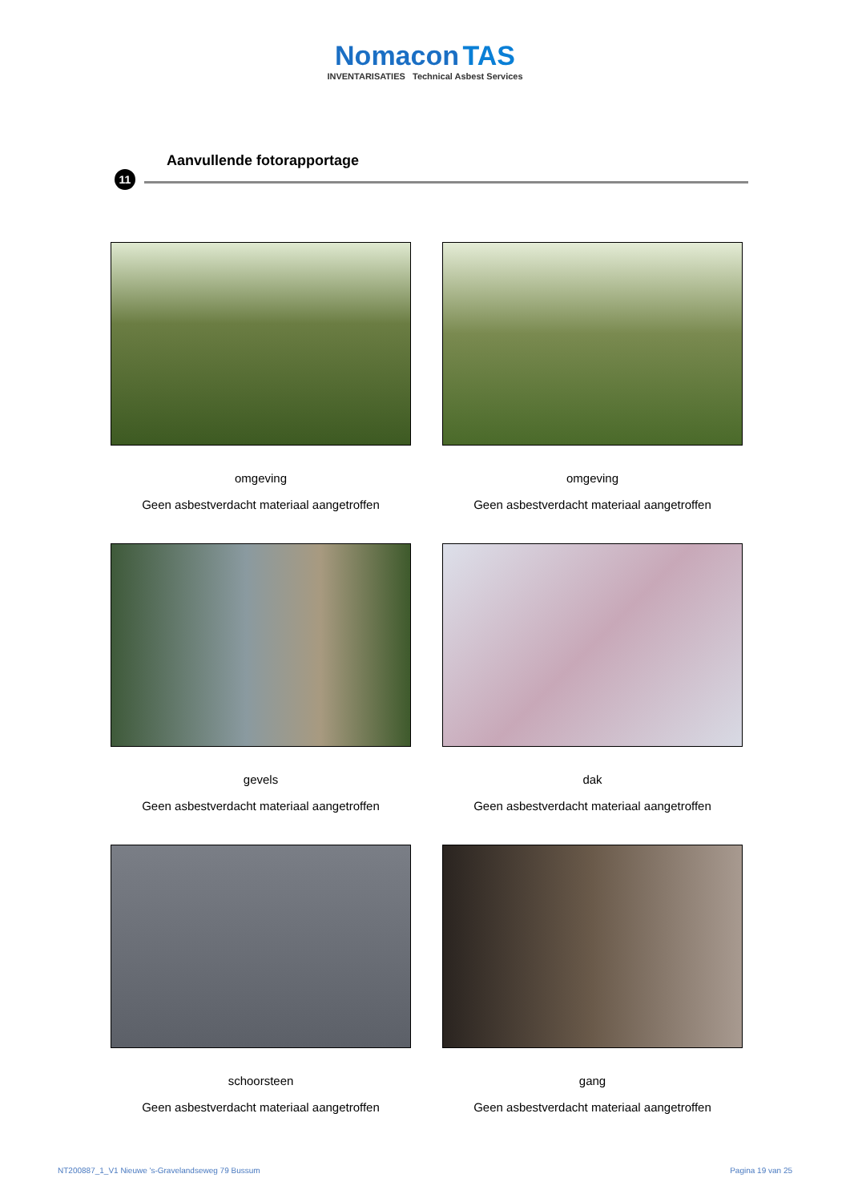Nomacon TAS
INVENTARISATIES Technical Asbest Services
Aanvullende fotorapportage
11
omgeving
Geen asbestverdacht materiaal aangetroffen
omgeving
Geen asbestverdacht materiaal aangetroffen
gevels
Geen asbestverdacht materiaal aangetroffen
dak
Geen asbestverdacht materiaal aangetroffen
schoorsteen
Geen asbestverdacht materiaal aangetroffen
gang
Geen asbestverdacht materiaal aangetroffen
NT200887_1_V1 Nieuwe 's-Gravelandseweg 79 Bussum
Pagina 19 van 25